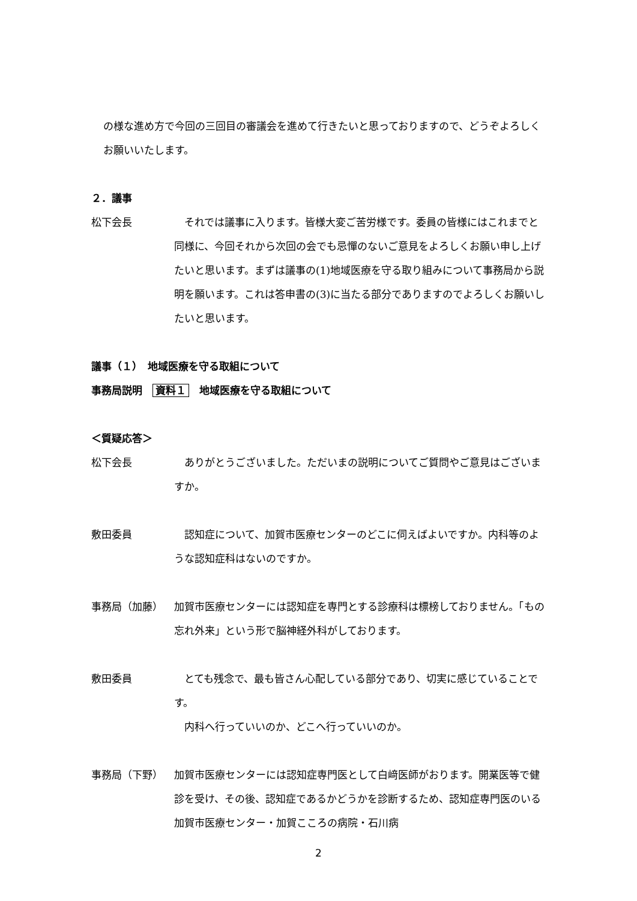の様な進め方で今回の三回目の審議会を進めて行きたいと思っておりますので、どうぞよろしくお願いいたします。
２．議事
松下会長 　それでは議事に入ります。皆様大変ご苦労様です。委員の皆様にはこれまでと同様に、今回それから次回の会でも忌憚のないご意見をよろしくお願い申し上げたいと思います。まずは議事の(1)地域医療を守る取り組みについて事務局から説明を願います。これは答申書の(3)に当たる部分でありますのでよろしくお願いしたいと思います。
議事（１）　地域医療を守る取組について
事務局説明　資料１　地域医療を守る取組について
＜質疑応答＞
松下会長 　ありがとうございました。ただいまの説明についてご質問やご意見はございますか。
敷田委員 　認知症について、加賀市医療センターのどこに伺えばよいですか。内科等のような認知症科はないのですか。
事務局（加藤） 加賀市医療センターには認知症を専門とする診療科は標榜しておりません。「もの忘れ外来」という形で脳神経外科がしております。
敷田委員 　とても残念で、最も皆さん心配している部分であり、切実に感じていることです。
　内科へ行っていいのか、どこへ行っていいのか。
事務局（下野） 加賀市医療センターには認知症専門医として白﨑医師がおります。開業医等で健診を受け、その後、認知症であるかどうかを診断するため、認知症専門医のいる加賀市医療センター・加賀こころの病院・石川病
2